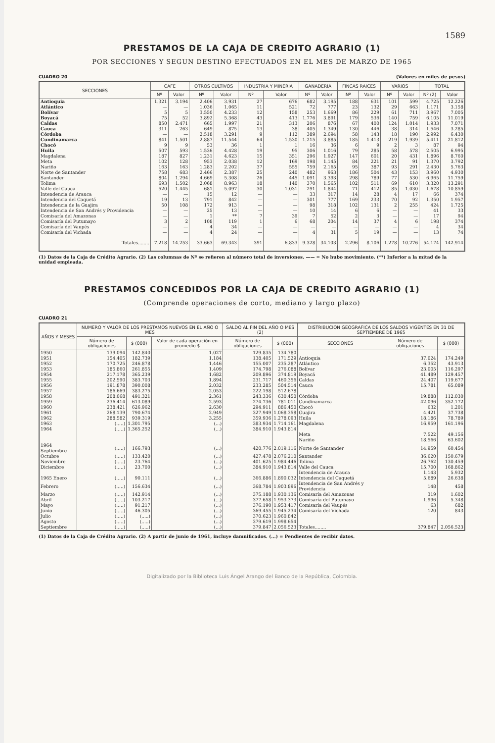1589
PRESTAMOS DE LA CAJA DE CREDITO AGRARIO (1)
POR SECCIONES Y SEGUN DESTINO EFECTUADOS EN EL MES DE MARZO DE 1965
CUADRO 20 (Valores en miles de pesos)
| SECCIONES | CAFE | | OTROS CULTIVOS | | INDUSTRIA Y MINERIA | | GANADERIA | | FINCAS RAICES | | VARIOS | | TOTAL | |
| --- | --- | --- | --- | --- | --- | --- | --- | --- | --- | --- | --- | --- | --- | --- |
| | Nº | Valor | Nº | Valor | Nº | Valor | Nº | Valor | Nº | Valor | Nº | Valor | Nº (2) | Valor |
| Antioquia | 1.321 | 3.194 | 2.406 | 3.931 | 27 | 676 | 682 | 3.195 | 188 | 631 | 101 | 599 | 4.725 | 12.226 |
| Atlántico | — | — | 1.036 | 1.065 | 11 | 521 | 72 | 777 | 23 | 132 | 29 | 663 | 1.171 | 3.158 |
| Bolívar | 5 | 5 | 3.550 | 4.233 | 12 | 158 | 253 | 1.669 | 86 | 229 | 61 | 711 | 3.967 | 7.005 |
| Boyacá | 75 | 52 | 3.892 | 5.368 | 43 | 413 | 1.776 | 3.891 | 179 | 536 | 140 | 759 | 6.105 | 11.019 |
| Caldas | 850 | 2.471 | 665 | 1.997 | 21 | 313 | 206 | 876 | 67 | 400 | 124 | 1.014 | 1.933 | 7.071 |
| Cauca | 311 | 263 | 649 | 875 | 13 | 38 | 405 | 1.349 | 130 | 446 | 38 | 314 | 1.546 | 3.285 |
| Córdoba | — | — | 2.518 | 3.291 | 9 | 112 | 389 | 2.694 | 58 | 143 | 18 | 190 | 2.992 | 6.430 |
| Cundinamarca | 841 | 1.501 | 2.887 | 11.544 | 64 | 1.530 | 1.215 | 3.885 | 185 | 1.413 | 219 | 1.939 | 5.411 | 21.812 |
| Chocó | 9 | 9 | 53 | 36 | 1 | 1 | 16 | 36 | 6 | 9 | 2 | 3 | 87 | 94 |
| Huila | 507 | 593 | 1.536 | 4.428 | 19 | 95 | 306 | 1.016 | 79 | 285 | 58 | 578 | 2.505 | 6.995 |
| Magdalena | 187 | 827 | 1.231 | 4.623 | 15 | 351 | 296 | 1.927 | 147 | 601 | 20 | 431 | 1.896 | 8.760 |
| Meta | 102 | 128 | 953 | 2.038 | 12 | 169 | 198 | 1.145 | 84 | 221 | 21 | 91 | 1.370 | 3.792 |
| Nariño | 163 | 163 | 1.283 | 2.202 | 37 | 555 | 759 | 2.165 | 95 | 387 | 93 | 291 | 2.430 | 5.763 |
| Norte de Santander | 758 | 683 | 2.466 | 2.387 | 25 | 240 | 482 | 963 | 186 | 504 | 43 | 153 | 3.960 | 4.930 |
| Santander | 804 | 1.294 | 4.669 | 5.308 | 26 | 445 | 1.091 | 3.393 | 298 | 789 | 77 | 530 | 6.965 | 11.759 |
| Tolima | 693 | 1.502 | 2.068 | 8.963 | 18 | 140 | 370 | 1.565 | 102 | 511 | 69 | 610 | 3.320 | 13.291 |
| Valle del Cauca | 520 | 1.445 | 681 | 5.097 | 30 | 1.031 | 291 | 1.844 | 71 | 412 | 85 | 1.030 | 1.678 | 10.859 |
| Intendencia de Arauca | — | — | 15 | 12 | — | — | 33 | 317 | 14 | 28 | 4 | 17 | 66 | 374 |
| Intendencia del Caquetá | 19 | 13 | 791 | 842 | — | — | 301 | 777 | 169 | 233 | 70 | 92 | 1.350 | 1.957 |
| Intendencia de la Guajira | 50 | 108 | 172 | 913 | — | — | 98 | 318 | 102 | 131 | 2 | 255 | 424 | 1.725 |
| Intendencia de San Andrés y Providencia | — | — | 25 | 13 | — | — | 10 | 14 | 6 | 6 | — | — | 41 | 33 |
| Comisaría del Amazonas | — | — | 1 | ** | 7 | 39 | 7 | 52 | 2 | 3 | — | — | 17 | 94 |
| Comisaría del Putumayo | 3 | 2 | 108 | 119 | 1 | 6 | 68 | 204 | 14 | 37 | 4 | 6 | 198 | 374 |
| Comisaría del Vaupés | — | — | 4 | 34 | — | — | — | — | — | — | — | — | 4 | 34 |
| Comisaría del Vichada | — | — | 4 | 24 | — | — | 4 | 31 | 5 | 19 | — | — | 13 | 74 |
| Totales........ | 7.218 | 14.253 | 33.663 | 69.343 | 391 | 6.833 | 9.328 | 34.103 | 2.296 | 8.106 | 1.278 | 10.276 | 54.174 | 142.914 |
(1) Datos de la Caja de Crédito Agrario. (2) Las columnas de Nº se refieren al número total de inversiones. —— = No hubo movimiento. (**) Inferior a la mitad de la unidad empleada.
PRESTAMOS CONCEDIDOS POR LA CAJA DE CREDITO AGRARIO (1)
(Comprende operaciones de corto, mediano y largo plazo)
CUADRO 21
| AÑOS Y MESES | NUMERO Y VALOR DE LOS PRESTAMOS NUEVOS EN EL AÑO O MES | | | SALDO AL FIN DEL AÑO O MES (2) | | DISTRIBUCION GEOGRAFICA DE LOS SALDOS VIGENTES EN 31 DE SEPTIEMBRE DE 1965 | | |
| --- | --- | --- | --- | --- | --- | --- | --- | --- |
| | Número de obligaciones | $ (000) | Valor de cada operación en promedio $ | Número de obligaciones | $ (000) | SECCIONES | Número de obligaciones | $ (000) |
| 1950 | 139.094 | 142.840 | 1.027 | 129.835 | 134.780 | | | |
| 1951 | 154.405 | 182.739 | 1.184 | 138.405 | 171.529 | Antioquia | 37.024 | 174.249 |
| 1952 | 170.725 | 246.878 | 1.446 | 155.007 | 235.287 | Atlántico | 6.352 | 43.913 |
| 1953 | 185.860 | 261.855 | 1.409 | 174.798 | 276.088 | Bolívar | 23.005 | 116.297 |
| 1954 | 217.178 | 365.239 | 1.682 | 209.896 | 374.819 | Boyacá | 41.489 | 129.457 |
| 1955 | 202.590 | 383.703 | 1.894 | 231.717 | 460.356 | Caldas | 24.407 | 119.677 |
| 1956 | 191.878 | 390.008 | 2.032 | 233.285 | 504.514 | Cauca | 15.781 | 65.089 |
| 1957 | 186.669 | 383.275 | 2.053 | 222.198 | 512.678 | | | |
| 1958 | 208.068 | 491.321 | 2.361 | 243.336 | 630.450 | Córdoba | 19.888 | 112.030 |
| 1959 | 236.414 | 613.089 | 2.593 | 274.736 | 781.011 | Cundinamarca | 42.096 | 352.172 |
| 1960 | 238.421 | 626.962 | 2.630 | 294.911 | 886.450 | Chocó | 632 | 1.201 |
| 1961 | 268.139 | 790.674 | 2.949 | 327.949 | 1.068.358 | Guajira | 4.421 | 37.738 |
| 1962 | 288.582 | 939.319 | 3.255 | 359.936 | 1.278.093 | Huila | 18.186 | 78.789 |
| 1963 | (.....) | 1.301.795 | (...) | 383.934 | 1.714.161 | Magdalena | 16.959 | 161.196 |
| 1964 | (.....) | 1.365.252 | (...) | 384.910 | 1.943.814 | | | |
| | | | | | | Meta | 7.522 | 49.156 |
| | | | | | | Nariño | 18.566 | 63.602 |
| 1964 Septiembre | (.....) | 166.793 | (...) | 420.776 | 2.019.116 | Norte de Santander | 14.959 | 60.454 |
| Octubre | (.....) | 133.420 | (...) | 427.478 | 2.076.210 | Santander | 36.620 | 150.679 |
| Noviembre | (.....) | 23.764 | (...) | 401.625 | 1.984.446 | Tolima | 26.762 | 130.459 |
| Diciembre | (.....) | 23.700 | (...) | 384.910 | 1.943.814 | Valle del Cauca | 15.700 | 168.862 |
| | | | | | | Intendencia de Arauca | 1.143 | 5.932 |
| 1965 Enero | (.....) | 90.111 | (...) | 366.886 | 1.890.032 | Intendencia del Caquetá | 5.689 | 26.638 |
| Febrero | (.....) | 156.634 | (...) | 368.784 | 1.903.896 | Intendencia de San Andrés y Providencia | 148 | 458 |
| Marzo | (.....) | 142.914 | (...) | 375.188 | 1.930.136 | Comisaría del Amazonas | 319 | 1.602 |
| Abril | (.....) | 103.217 | (...) | 377.658 | 1.953.373 | Comisaría del Putumayo | 1.996 | 5.348 |
| Mayo | (.....) | 91.217 | (...) | 376.190 | 1.953.417 | Comisaría del Vaupés | 63 | 682 |
| Junio | (.....) | 46.305 | (...) | 369.455 | 1.945.234 | Comisaría del Vichada | 120 | 843 |
| Julio | (.....) | (.....) | (...) | 370.623 | 1.960.842 | | | |
| Agosto | (.....) | (.....) | (...) | 379.619 | 1.998.654 | | | |
| Septiembre | (.....) | (.....) | (...) | 379.847 | 2.056.523 | Totales........ | 379.847 | 2.056.523 |
(1) Datos de la Caja de Crédito Agrario. (2) A partir de junio de 1961, incluye damnificados. (...) = Pendientes de recibir datos.
Digitalizado por la Biblioteca Luis Ángel Arango del Banco de la República, Colombia.